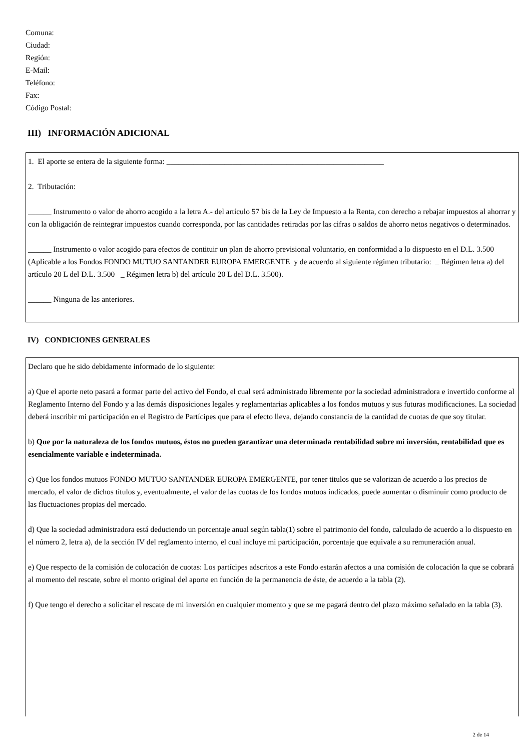Comuna:
Ciudad:
Región:
E-Mail:
Teléfono:
Fax:
Código Postal:
III) INFORMACIÓN ADICIONAL
1. El aporte se entera de la siguiente forma: ________________________________________________________
2. Tributación:
______ Instrumento o valor de ahorro acogido a la letra A.- del artículo 57 bis de la Ley de Impuesto a la Renta, con derecho a rebajar impuestos al ahorrar y con la obligación de reintegrar impuestos cuando corresponda, por las cantidades retiradas por las cifras o saldos de ahorro netos negativos o determinados.
______ Instrumento o valor acogido para efectos de contituir un plan de ahorro previsional voluntario, en conformidad a lo dispuesto en el D.L. 3.500 (Aplicable a los Fondos FONDO MUTUO SANTANDER EUROPA EMERGENTE y de acuerdo al siguiente régimen tributario: _ Régimen letra a) del artículo 20 L del D.L. 3.500 _ Régimen letra b) del artículo 20 L del D.L. 3.500).
______ Ninguna de las anteriores.
IV) CONDICIONES GENERALES
Declaro que he sido debidamente informado de lo siguiente:
a) Que el aporte neto pasará a formar parte del activo del Fondo, el cual será administrado libremente por la sociedad administradora e invertido conforme al Reglamento Interno del Fondo y a las demás disposiciones legales y reglamentarias aplicables a los fondos mutuos y sus futuras modificaciones. La sociedad deberá inscribir mi participación en el Registro de Partícipes que para el efecto lleva, dejando constancia de la cantidad de cuotas de que soy titular.
b) Que por la naturaleza de los fondos mutuos, éstos no pueden garantizar una determinada rentabilidad sobre mi inversión, rentabilidad que es esencialmente variable e indeterminada.
c) Que los fondos mutuos FONDO MUTUO SANTANDER EUROPA EMERGENTE, por tener titulos que se valorizan de acuerdo a los precios de mercado, el valor de dichos títulos y, eventualmente, el valor de las cuotas de los fondos mutuos indicados, puede aumentar o disminuir como producto de las fluctuaciones propias del mercado.
d) Que la sociedad administradora está deduciendo un porcentaje anual según tabla(1) sobre el patrimonio del fondo, calculado de acuerdo a lo dispuesto en el número 2, letra a), de la sección IV del reglamento interno, el cual incluye mi participación, porcentaje que equivale a su remuneración anual.
e) Que respecto de la comisión de colocación de cuotas: Los partícipes adscritos a este Fondo estarán afectos a una comisión de colocación la que se cobrará al momento del rescate, sobre el monto original del aporte en función de la permanencia de éste, de acuerdo a la tabla (2).
f) Que tengo el derecho a solicitar el rescate de mi inversión en cualquier momento y que se me pagará dentro del plazo máximo señalado en la tabla (3).
2 de 14